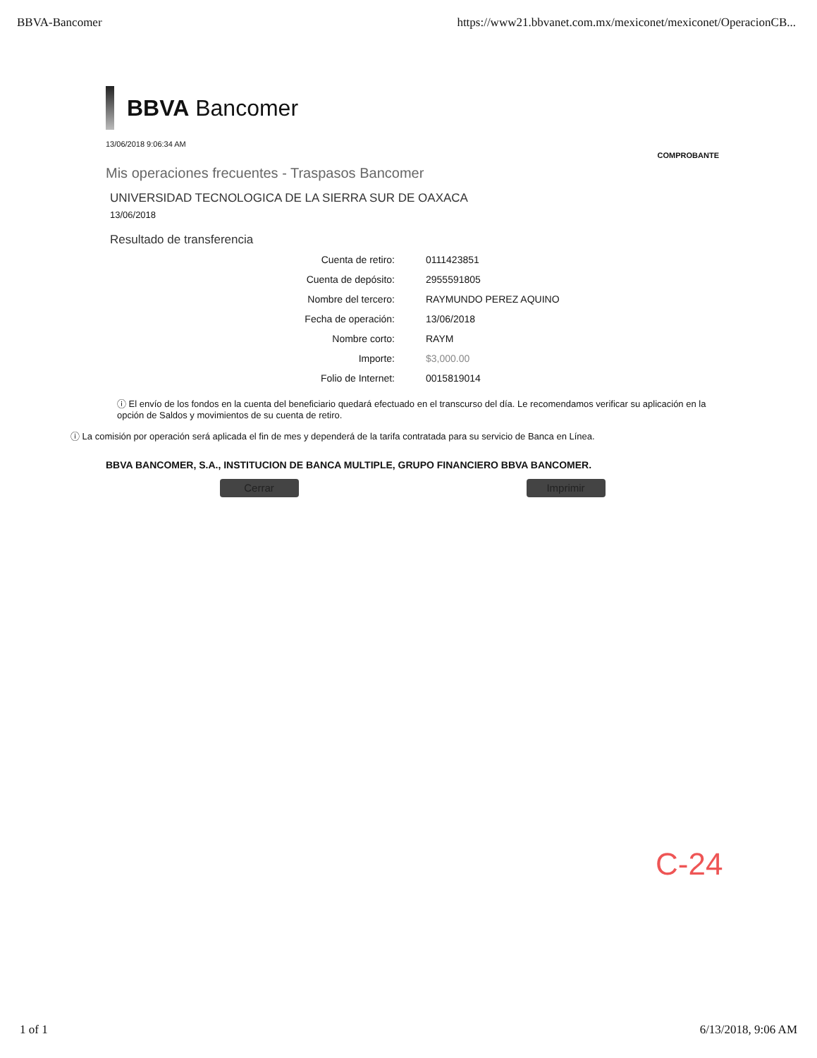BBVA-Bancomer https://www21.bbvanet.com.mx/mexiconet/mexiconet/OperacionCB...
BBVA Bancomer
13/06/2018 9:06:34 AM
COMPROBANTE
Mis operaciones frecuentes - Traspasos Bancomer
UNIVERSIDAD TECNOLOGICA DE LA SIERRA SUR DE OAXACA
13/06/2018
Resultado de transferencia
| Cuenta de retiro: | 0111423851 |
| Cuenta de depósito: | 2955591805 |
| Nombre del tercero: | RAYMUNDO PEREZ AQUINO |
| Fecha de operación: | 13/06/2018 |
| Nombre corto: | RAYM |
| Importe: | $3,000.00 |
| Folio de Internet: | 0015819014 |
ⓘ El envío de los fondos en la cuenta del beneficiario quedará efectuado en el transcurso del día. Le recomendamos verificar su aplicación en la opción de Saldos y movimientos de su cuenta de retiro.
ⓘ La comisión por operación será aplicada el fin de mes y dependerá de la tarifa contratada para su servicio de Banca en Línea.
BBVA BANCOMER, S.A., INSTITUCION DE BANCA MULTIPLE, GRUPO FINANCIERO BBVA BANCOMER.
Cerrar Imprimir
C-24
1 of 1 6/13/2018, 9:06 AM